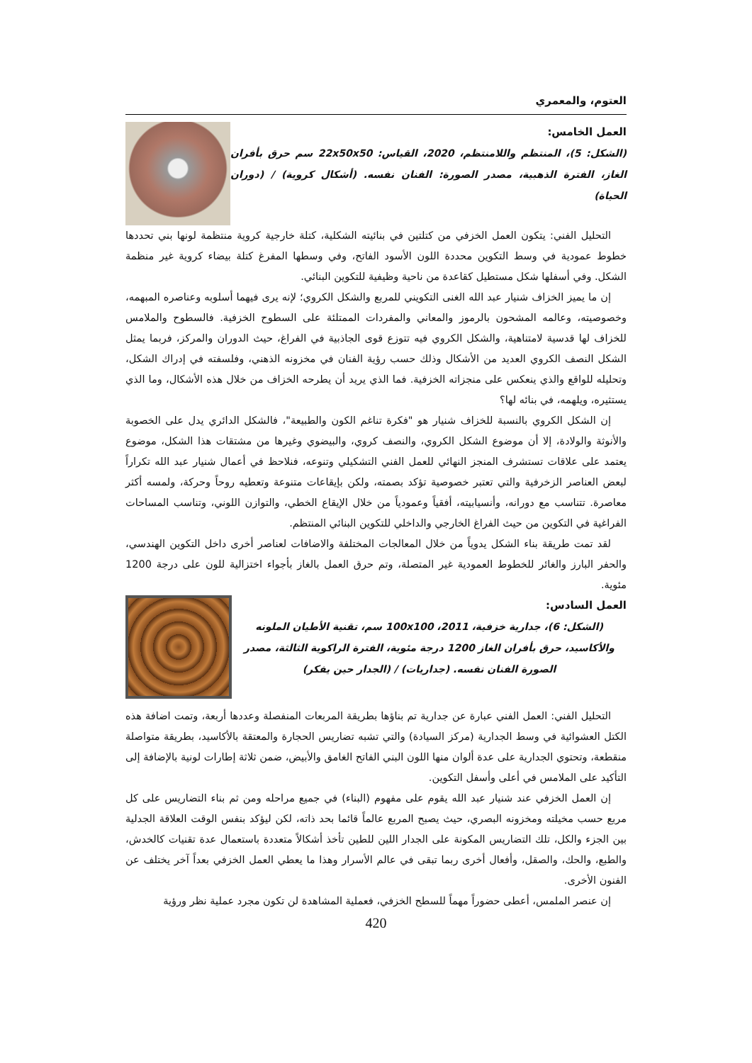العتوم، والمعمري
العمل الخامس:
(الشكل: 5)، المنتظم واللامنتظم، 2020، القياس: 22x50x50 سم حرق بأفران الغاز، الفترة الذهبية، مصدر الصورة: الفنان نفسه. (أشكال كروية) / (دوران الحياة)
التحليل الفني: يتكون العمل الخزفي من كتلتين في بنائيته الشكلية، كتلة خارجية كروية منتظمة لونها بني تحددها خطوط عمودية في وسط التكوين محددة اللون الأسود الفاتح، وفي وسطها المفرغ كتلة بيضاء كروية غير منظمة الشكل. وفي أسفلها شكل مستطيل كقاعدة من ناحية وظيفية للتكوين البنائي.
إن ما يميز الخزاف شنيار عبد الله الغنى التكويني للمربع والشكل الكروي؛ لإنه يرى فيهما أسلوبه وعناصره المبهمه، وخصوصيته، وعالمه المشحون بالرموز والمعاني والمفردات الممتلئة على السطوح الخزفية. فالسطوح والملامس للخزاف لها قدسية لامتناهية، والشكل الكروي فيه تتوزع قوى الجاذبية في الفراغ، حيث الدوران والمركز، فربما يمثل الشكل النصف الكروي العديد من الأشكال وذلك حسب رؤية الفنان في مخزونه الذهني، وفلسفته في إدراك الشكل، وتحليله للواقع والذي ينعكس على منجزاته الخزفية. فما الذي يريد أن يطرحه الخزاف من خلال هذه الأشكال، وما الذي يستثيره، ويلهمه، في بنائه لها؟
إن الشكل الكروي بالنسبة للخزاف شنيار هو "فكرة تناغم الكون والطبيعة"، فالشكل الدائري يدل على الخصوبة والأنوثة والولادة، إلا أن موضوع الشكل الكروي، والنصف كروي، والبيضوي وغيرها من مشتقات هذا الشكل، موضوع يعتمد على علاقات تستشرف المنجز النهائي للعمل الفني التشكيلي وتنوعه، فنلاحظ في أعمال شنيار عبد الله تكراراً لبعض العناصر الزخرفية والتي تعتبر خصوصية تؤكد بصمته، ولكن بإيقاعات متنوعة وتعطيه روحاً وحركة، ولمسه أكثر معاصرة. تتناسب مع دورانه، وأنسيابيته، أفقياً وعمودياً من خلال الإيقاع الخطي، والتوازن اللوني، وتناسب المساحات الفراغية في التكوين من حيث الفراغ الخارجي والداخلي للتكوين البنائي المنتظم.
لقد تمت طريقة بناء الشكل يدوياً من خلال المعالجات المختلفة والاضافات لعناصر أخرى داخل التكوين الهندسي، والحفر البارز والغائر للخطوط العمودية غير المتصلة، وتم حرق العمل بالغاز بأجواء اختزالية للون على درجة 1200 مئوية.
العمل السادس:
(الشكل: 6)، جدارية خزفية، 2011، 100x100 سم، تقنية الأطيان الملونه والأكاسيد، حرق بأفران الغاز 1200 درجة مئوية، الفترة الراكوية الثالثة، مصدر الصورة الفنان نفسه. (جداريات) / (الجدار حين يفكر)
التحليل الفني: العمل الفني عبارة عن جدارية تم بناؤها بطريقة المربعات المنفصلة وعددها أربعة، وتمت اضافة هذه الكتل العشوائية في وسط الجدارية (مركز السيادة) والتي تشبه تضاريس الحجارة والمعتقة بالأكاسيد، بطريقة متواصلة منقطعة، وتحتوي الجدارية على عدة ألوان منها اللون البني الفاتح الغامق والأبيض، ضمن ثلاثة إطارات لونية بالإضافة إلى التأكيد على الملامس في أعلى وأسفل التكوين.
إن العمل الخزفي عند شنيار عبد الله يقوم على مفهوم (البناء) في جميع مراحله ومن ثم بناء التضاريس على كل مربع حسب مخيلته ومخزونه البصري، حيث يصبح المربع عالماً قائما بحد ذاته، لكن ليؤكد بنفس الوقت العلاقة الجدلية بين الجزء والكل، تلك التضاريس المكونة على الجدار اللين للطين تأخذ أشكالاً متعددة باستعمال عدة تقنيات كالخدش، والطبع، والحك، والصقل، وأفعال أخرى ربما تبقى في عالم الأسرار وهذا ما يعطي العمل الخزفي بعداً آخر يختلف عن الفنون الأخرى.
إن عنصر الملمس، أعطى حضوراً مهماً للسطح الخزفي، فعملية المشاهدة لن تكون مجرد عملية نظر ورؤية
420